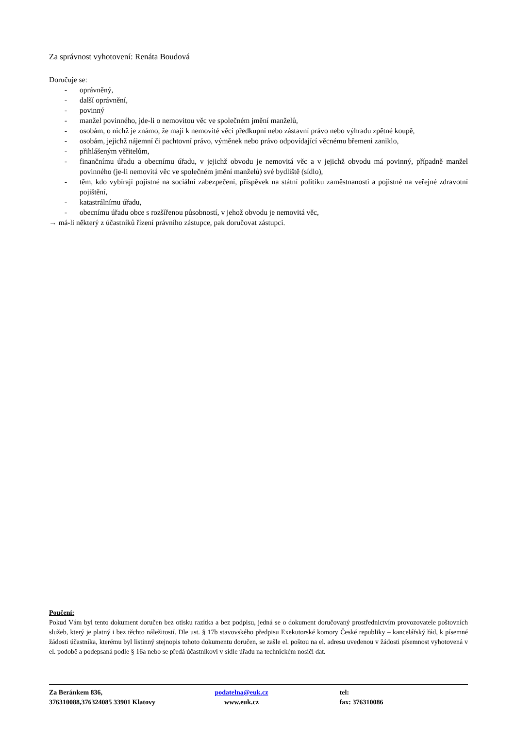Za správnost vyhotovení: Renáta Boudová
Doručuje se:
- oprávněný,
- další oprávnění,
- povinný
- manžel povinného, jde-li o nemovitou věc ve společném jmění manželů,
- osobám, o nichž je známo, že mají k nemovité věci předkupní nebo zástavní právo nebo výhradu zpětné koupě,
- osobám, jejichž nájemní či pachtovní právo, výměnek nebo právo odpovídající věcnému břemeni zaniklo,
- přihlášeným věřitelům,
- finančnímu úřadu a obecnímu úřadu, v jejichž obvodu je nemovitá věc a v jejichž obvodu má povinný, případně manžel povinného (je-li nemovitá věc ve společném jmění manželů) své bydliště (sídlo),
- těm, kdo vybírají pojistné na sociální zabezpečení, příspěvek na státní politiku zaměstnanosti a pojistné na veřejné zdravotní pojištění,
- katastrálnímu úřadu,
- obecnímu úřadu obce s rozšířenou působností, v jehož obvodu je nemovitá věc,
→ má-li některý z účastníků řízení právního zástupce, pak doručovat zástupci.
Poučení:
Pokud Vám byl tento dokument doručen bez otisku razítka a bez podpisu, jedná se o dokument doručovaný prostřednictvím provozovatele poštovních služeb, který je platný i bez těchto náležitostí. Dle ust. § 17b stavovského předpisu Exekutorské komory České republiky – kancelářský řád, k písemné žádosti účastníka, kterému byl listinný stejnopis tohoto dokumentu doručen, se zašle el. poštou na el. adresu uvedenou v žádosti písemnost vyhotovená v el. podobě a podepsaná podle § 16a nebo se předá účastníkovi v sídle úřadu na technickém nosiči dat.
Za Beránkem 836,
376310088,376324085 33901 Klatovy
podatelna@euk.cz
www.euk.cz
tel:
fax: 376310086